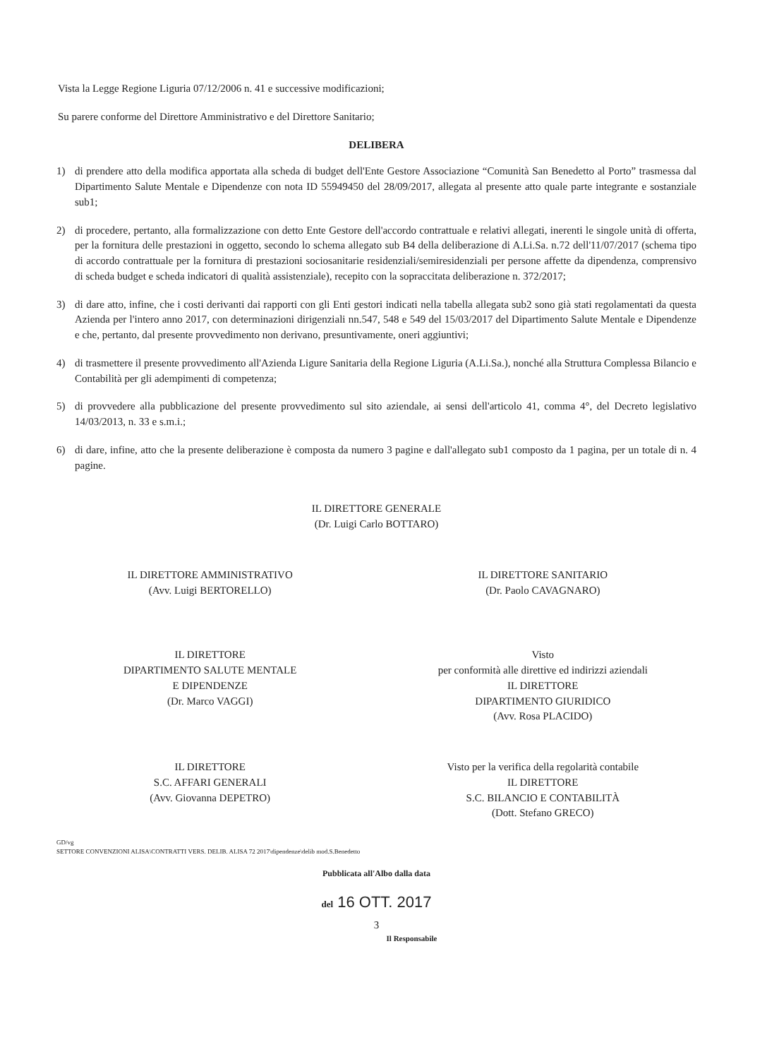Vista la Legge Regione Liguria 07/12/2006 n. 41 e successive modificazioni;
Su parere conforme del Direttore Amministrativo e del Direttore Sanitario;
DELIBERA
1) di prendere atto della modifica apportata alla scheda di budget dell'Ente Gestore Associazione “Comunità San Benedetto al Porto” trasmessa dal Dipartimento Salute Mentale e Dipendenze con nota ID 55949450 del 28/09/2017, allegata al presente atto quale parte integrante e sostanziale sub1;
2) di procedere, pertanto, alla formalizzazione con detto Ente Gestore dell'accordo contrattuale e relativi allegati, inerenti le singole unità di offerta, per la fornitura delle prestazioni in oggetto, secondo lo schema allegato sub B4 della deliberazione di A.Li.Sa. n.72 dell'11/07/2017 (schema tipo di accordo contrattuale per la fornitura di prestazioni sociosanitarie residenziali/semiresidenziali per persone affette da dipendenza, comprensivo di scheda budget e scheda indicatori di qualità assistenziale), recepito con la sopraccitata deliberazione n. 372/2017;
3) di dare atto, infine, che i costi derivanti dai rapporti con gli Enti gestori indicati nella tabella allegata sub2 sono già stati regolamentati da questa Azienda per l'intero anno 2017, con determinazioni dirigenziali nn.547, 548 e 549 del 15/03/2017 del Dipartimento Salute Mentale e Dipendenze e che, pertanto, dal presente provvedimento non derivano, presuntivamente, oneri aggiuntivi;
4) di trasmettere il presente provvedimento all'Azienda Ligure Sanitaria della Regione Liguria (A.Li.Sa.), nonché alla Struttura Complessa Bilancio e Contabilità per gli adempimenti di competenza;
5) di provvedere alla pubblicazione del presente provvedimento sul sito aziendale, ai sensi dell'articolo 41, comma 4°, del Decreto legislativo 14/03/2013, n. 33 e s.m.i.;
6) di dare, infine, atto che la presente deliberazione è composta da numero 3 pagine e dall'allegato sub1 composto da 1 pagina, per un totale di n. 4 pagine.
IL DIRETTORE GENERALE
(Dr. Luigi Carlo BOTTARO)
IL DIRETTORE AMMINISTRATIVO
(Avv. Luigi BERTORELLO)
IL DIRETTORE SANITARIO
(Dr. Paolo CAVAGNARO)
IL DIRETTORE
DIPARTIMENTO SALUTE MENTALE
E DIPENDENZE
(Dr. Marco VAGGI)
Visto
per conformità alle direttive ed indirizzi aziendali
IL DIRETTORE
DIPARTIMENTO GIURIDICO
(Avv. Rosa PLACIDO)
IL DIRETTORE
S.C. AFFARI GENERALI
(Avv. Giovanna DEPETRO)
Visto per la verifica della regolarità contabile
IL DIRETTORE
S.C. BILANCIO E CONTABILITÀ
(Dott. Stefano GRECO)
GD/vg
SETTORE CONVENZIONI ALISA\CONTRATTI VERS. DELIB. ALISA 72 2017\dipendenze\delib mod.S.Benedetto
Pubblicata all'Albo dalla data
del 16 OTT. 2017
3
Il Responsabile